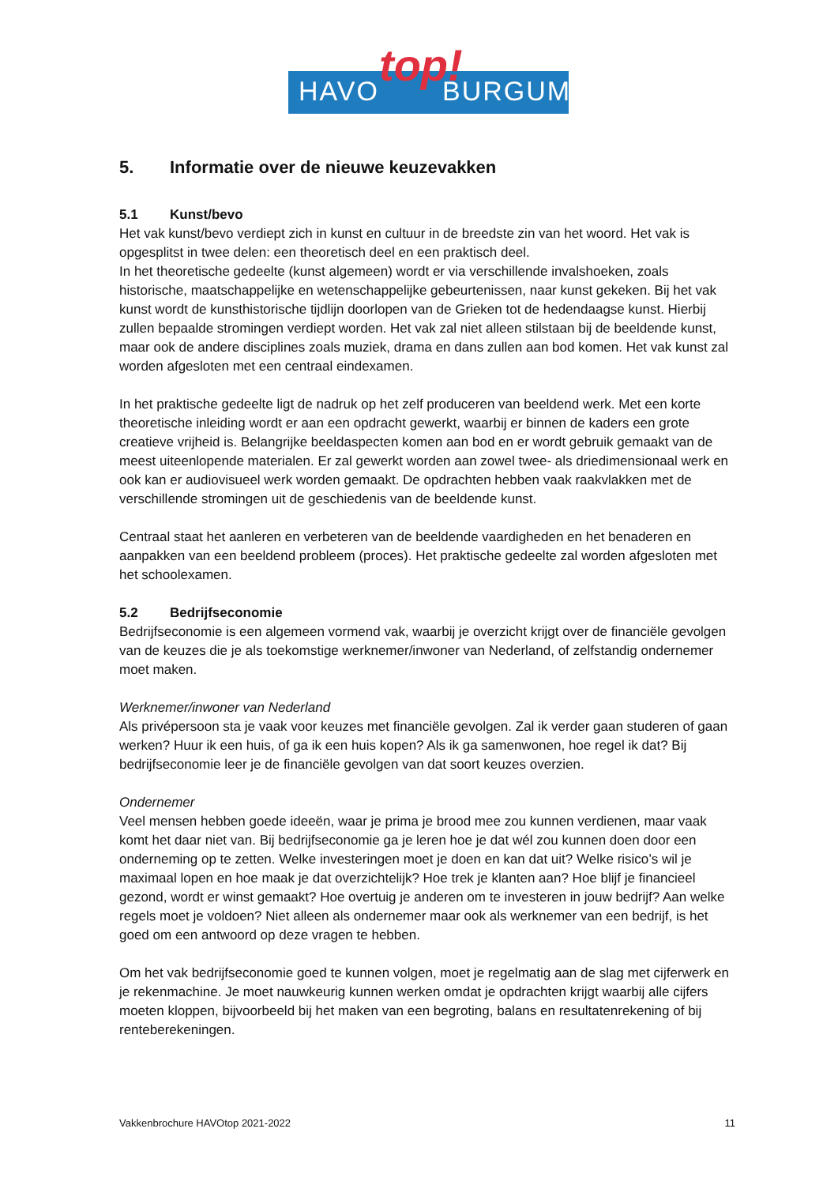HAVO BURGUM top!
5. Informatie over de nieuwe keuzevakken
5.1 Kunst/bevo
Het vak kunst/bevo verdiept zich in kunst en cultuur in de breedste zin van het woord. Het vak is opgesplitst in twee delen: een theoretisch deel en een praktisch deel.
In het theoretische gedeelte (kunst algemeen) wordt er via verschillende invalshoeken, zoals historische, maatschappelijke en wetenschappelijke gebeurtenissen, naar kunst gekeken. Bij het vak kunst wordt de kunsthistorische tijdlijn doorlopen van de Grieken tot de hedendaagse kunst. Hierbij zullen bepaalde stromingen verdiept worden. Het vak zal niet alleen stilstaan bij de beeldende kunst, maar ook de andere disciplines zoals muziek, drama en dans zullen aan bod komen. Het vak kunst zal worden afgesloten met een centraal eindexamen.
In het praktische gedeelte ligt de nadruk op het zelf produceren van beeldend werk. Met een korte theoretische inleiding wordt er aan een opdracht gewerkt, waarbij er binnen de kaders een grote creatieve vrijheid is. Belangrijke beeldaspecten komen aan bod en er wordt gebruik gemaakt van de meest uiteenlopende materialen. Er zal gewerkt worden aan zowel twee- als driedimensionaal werk en ook kan er audiovisueel werk worden gemaakt. De opdrachten hebben vaak raakvlakken met de verschillende stromingen uit de geschiedenis van de beeldende kunst.
Centraal staat het aanleren en verbeteren van de beeldende vaardigheden en het benaderen en aanpakken van een beeldend probleem (proces). Het praktische gedeelte zal worden afgesloten met het schoolexamen.
5.2 Bedrijfseconomie
Bedrijfseconomie is een algemeen vormend vak, waarbij je overzicht krijgt over de financiële gevolgen van de keuzes die je als toekomstige werknemer/inwoner van Nederland, of zelfstandig ondernemer moet maken.
Werknemer/inwoner van Nederland
Als privépersoon sta je vaak voor keuzes met financiële gevolgen. Zal ik verder gaan studeren of gaan werken? Huur ik een huis, of ga ik een huis kopen? Als ik ga samenwonen, hoe regel ik dat? Bij bedrijfseconomie leer je de financiële gevolgen van dat soort keuzes overzien.
Ondernemer
Veel mensen hebben goede ideeën, waar je prima je brood mee zou kunnen verdienen, maar vaak komt het daar niet van. Bij bedrijfseconomie ga je leren hoe je dat wél zou kunnen doen door een onderneming op te zetten. Welke investeringen moet je doen en kan dat uit? Welke risico’s wil je maximaal lopen en hoe maak je dat overzichtelijk? Hoe trek je klanten aan? Hoe blijf je financieel gezond, wordt er winst gemaakt? Hoe overtuig je anderen om te investeren in jouw bedrijf? Aan welke regels moet je voldoen? Niet alleen als ondernemer maar ook als werknemer van een bedrijf, is het goed om een antwoord op deze vragen te hebben.
Om het vak bedrijfseconomie goed te kunnen volgen, moet je regelmatig aan de slag met cijferwerk en je rekenmachine. Je moet nauwkeurig kunnen werken omdat je opdrachten krijgt waarbij alle cijfers moeten kloppen, bijvoorbeeld bij het maken van een begroting, balans en resultatenrekening of bij renteberekeningen.
Vakkenbrochure HAVOtop 2021-2022 11